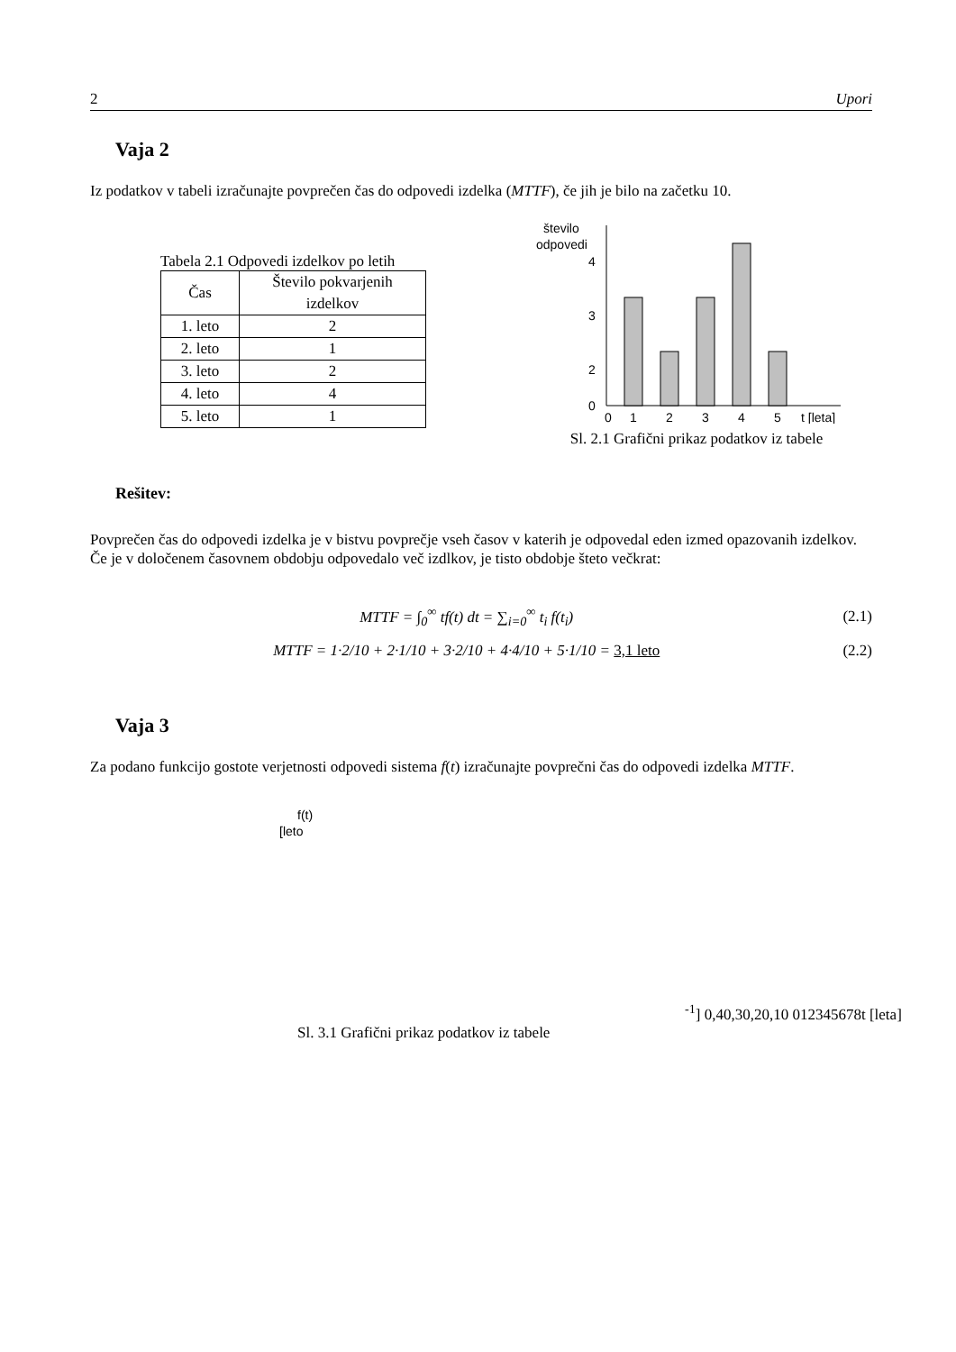2 Upori
Vaja 2
Iz podatkov v tabeli izračunajte povprečen čas do odpovedi izdelka (MTTF), če jih je bilo na začetku 10.
Tabela 2.1 Odpovedi izdelkov po letih
| Čas | Število pokvarjenih izdelkov |
| --- | --- |
| 1. leto | 2 |
| 2. leto | 1 |
| 3. leto | 2 |
| 4. leto | 4 |
| 5. leto | 1 |
število
odpovedi
4
3
2
0
0
1
2
3
4
5
t [leta]
Sl. 2.1 Grafični prikaz podatkov iz tabele
Rešitev:
Povprečen čas do odpovedi izdelka je v bistvu povprečje vseh časov v katerih je odpovedal eden izmed opazovanih izdelkov. Če je v določenem časovnem obdobju odpovedalo več izdlkov, je tisto obdobje šteto večkrat:
MTTF = ∫<sub>0</sub><sup>∞</sup> tf(t) dt = ∑<sub>i=0</sub><sup>∞</sup> t<sub>i</sub> f(t<sub>i</sub>) (2.1)
MTTF = 1·2/10 + 2·1/10 + 3·2/10 + 4·4/10 + 5·1/10 = 3,1 leto (2.2)
Vaja 3
Za podano funkcijo gostote verjetnosti odpovedi sistema f(t) izračunajte povprečni čas do odpovedi izdelka MTTF.
f(t)
[leto-1]
0,4
0,3
0,2
0,1
0
0
1
2
3
4
5
6
7
8
t [leta]
Sl. 3.1 Grafični prikaz podatkov iz tabele